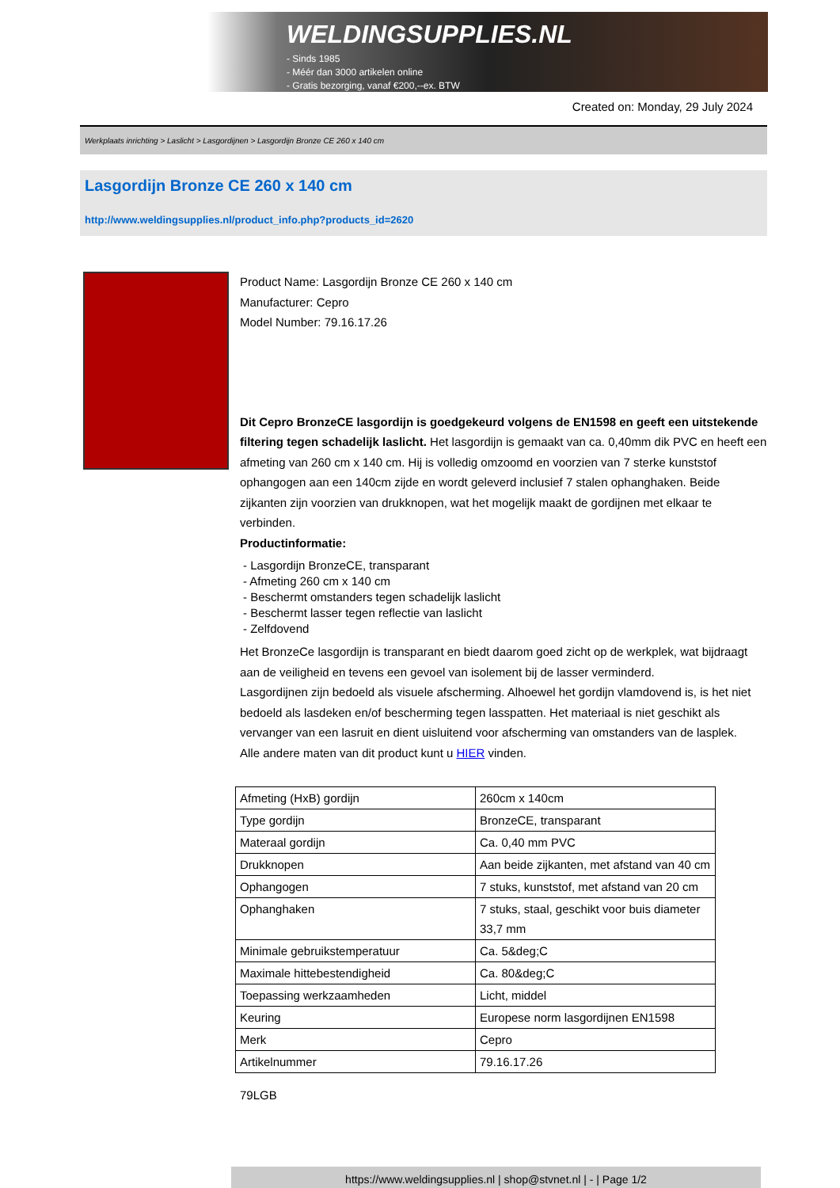WELDINGSUPPLIES.NL
- Sinds 1985
- Méér dan 3000 artikelen online
- Gratis bezorging, vanaf €200,--ex. BTW
Created on: Monday, 29 July 2024
Werkplaats inrichting > Laslicht > Lasgordijnen > Lasgordijn Bronze CE 260 x 140 cm
Lasgordijn Bronze CE 260 x 140 cm
http://www.weldingsupplies.nl/product_info.php?products_id=2620
Product Name: Lasgordijn Bronze CE 260 x 140 cm
Manufacturer: Cepro
Model Number: 79.16.17.26
Dit Cepro BronzeCE lasgordijn is goedgekeurd volgens de EN1598 en geeft een uitstekende filtering tegen schadelijk laslicht. Het lasgordijn is gemaakt van ca. 0,40mm dik PVC en heeft een afmeting van 260 cm x 140 cm. Hij is volledig omzoomd en voorzien van 7 sterke kunststof ophangogen aan een 140cm zijde en wordt geleverd inclusief 7 stalen ophanghaken. Beide zijkanten zijn voorzien van drukknopen, wat het mogelijk maakt de gordijnen met elkaar te verbinden.
Productinformatie:
- Lasgordijn BronzeCE, transparant
- Afmeting 260 cm x 140 cm
- Beschermt omstanders tegen schadelijk laslicht
- Beschermt lasser tegen reflectie van laslicht
- Zelfdovend
Het BronzeCe lasgordijn is transparant en biedt daarom goed zicht op de werkplek, wat bijdraagt aan de veiligheid en tevens een gevoel van isolement bij de lasser verminderd.
Lasgordijnen zijn bedoeld als visuele afscherming. Alhoewel het gordijn vlamdovend is, is het niet bedoeld als lasdeken en/of bescherming tegen lasspatten. Het materiaal is niet geschikt als vervanger van een lasruit en dient uisluitend voor afscherming van omstanders van de lasplek.
Alle andere maten van dit product kunt u HIER vinden.
| Afmeting (HxB) gordijn | 260cm x 140cm |
| Type gordijn | BronzeCE, transparant |
| Materaal gordijn | Ca. 0,40 mm PVC |
| Drukknopen | Aan beide zijkanten, met afstand van 40 cm |
| Ophangogen | 7 stuks, kunststof, met afstand van 20 cm |
| Ophanghaken | 7 stuks, staal, geschikt voor buis diameter 33,7 mm |
| Minimale gebruikstemperatuur | Ca. 5&deg;C |
| Maximale hittebestendigheid | Ca. 80&deg;C |
| Toepassing werkzaamheden | Licht, middel |
| Keuring | Europese norm lasgordijnen EN1598 |
| Merk | Cepro |
| Artikelnummer | 79.16.17.26 |
79LGB
https://www.weldingsupplies.nl | shop@stvnet.nl | - | Page 1/2